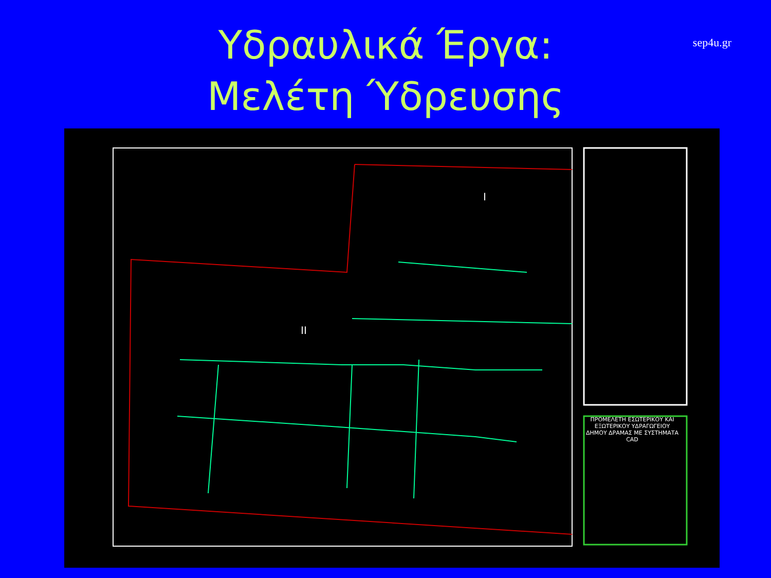Υδραυλικά Έργα:
Μελέτη Ύδρευσης
sep4u.gr
I
II
ΠΡΟΜΕΛΕΤΗ ΕΣΩΤΕΡΙΚΟΥ ΚΑΙ ΕΞΩΤΕΡΙΚΟΥ ΥΔΡΑΓΩΓΕΙΟΥ ΔΗΜΟΥ ΔΡΑΜΑΣ ΜΕ ΣΥΣΤΗΜΑΤΑ CAD